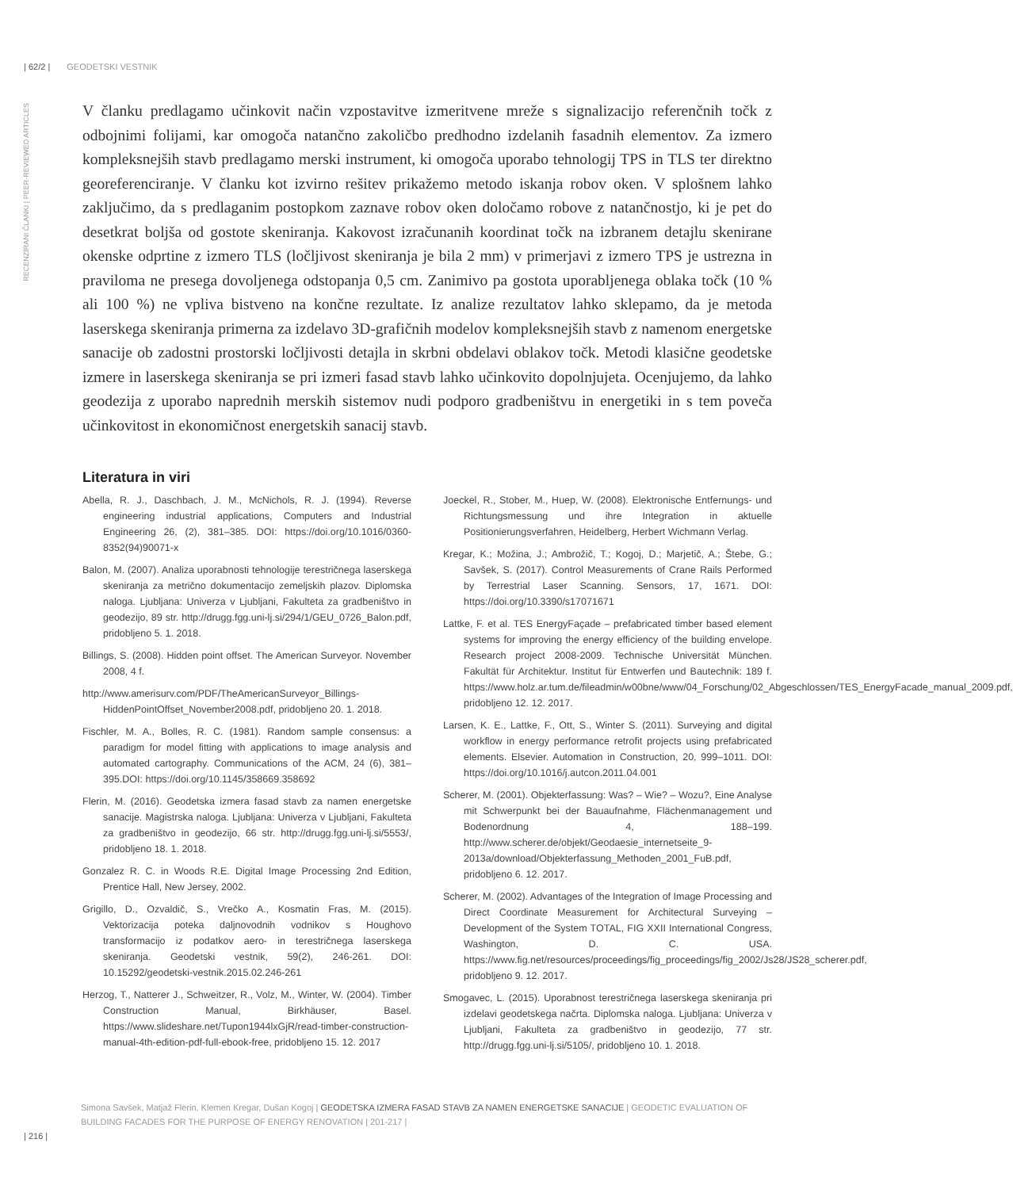| 62/2 | GEODETSKI VESTNIK
RECENZIRANI ČLANKI | PEER-REVIEWED ARTICLES
V članku predlagamo učinkovit način vzpostavitve izmeritvene mreže s signalizacijo referenčnih točk z odbojnimi folijami, kar omogoča natančno zakoličbo predhodno izdelanih fasadnih elementov. Za izmero kompleksnejših stavb predlagamo merski instrument, ki omogoča uporabo tehnologij TPS in TLS ter direktno georeferenciranje. V članku kot izvirno rešitev prikažemo metodo iskanja robov oken. V splošnem lahko zaključimo, da s predlaganim postopkom zaznave robov oken določamo robove z natančnostjo, ki je pet do desetkrat boljša od gostote skeniranja. Kakovost izračunanih koordinat točk na izbranem detajlu skenirane okenske odprtine z izmero TLS (ločljivost skeniranja je bila 2 mm) v primerjavi z izmero TPS je ustrezna in praviloma ne presega dovoljenega odstopanja 0,5 cm. Zanimivo pa gostota uporabljenega oblaka točk (10 % ali 100 %) ne vpliva bistveno na končne rezultate. Iz analize rezultatov lahko sklepamo, da je metoda laserskega skeniranja primerna za izdelavo 3D-grafičnih modelov kompleksnejših stavb z namenom energetske sanacije ob zadostni prostorski ločljivosti detajla in skrbni obdelavi oblakov točk. Metodi klasične geodetske izmere in laserskega skeniranja se pri izmeri fasad stavb lahko učinkovito dopolnjujeta. Ocenjujemo, da lahko geodezija z uporabo naprednih merskih sistemov nudi podporo gradbeništvu in energetiki in s tem poveča učinkovitost in ekonomičnost energetskih sanacij stavb.
Literatura in viri
Abella, R. J., Daschbach, J. M., McNichols, R. J. (1994). Reverse engineering industrial applications, Computers and Industrial Engineering 26, (2), 381–385. DOI: https://doi.org/10.1016/0360-8352(94)90071-x
Balon, M. (2007). Analiza uporabnosti tehnologije terestričnega laserskega skeniranja za metrično dokumentacijo zemeljskih plazov. Diplomska naloga. Ljubljana: Univerza v Ljubljani, Fakulteta za gradbeništvo in geodezijo, 89 str. http://drugg.fgg.uni-lj.si/294/1/GEU_0726_Balon.pdf, pridobljeno 5. 1. 2018.
Billings, S. (2008). Hidden point offset. The American Surveyor. November 2008, 4 f.
http://www.amerisurv.com/PDF/TheAmericanSurveyor_Billings-HiddenPointOffset_November2008.pdf, pridobljeno 20. 1. 2018.
Fischler, M. A., Bolles, R. C. (1981). Random sample consensus: a paradigm for model fitting with applications to image analysis and automated cartography. Communications of the ACM, 24 (6), 381–395.DOI: https://doi.org/10.1145/358669.358692
Flerin, M. (2016). Geodetska izmera fasad stavb za namen energetske sanacije. Magistrska naloga. Ljubljana: Univerza v Ljubljani, Fakulteta za gradbeništvo in geodezijo, 66 str. http://drugg.fgg.uni-lj.si/5553/, pridobljeno 18. 1. 2018.
Gonzalez R. C. in Woods R.E. Digital Image Processing 2nd Edition, Prentice Hall, New Jersey, 2002.
Grigillo, D., Ozvaldič, S., Vrečko A., Kosmatin Fras, M. (2015). Vektorizacija poteka daljnovodnih vodnikov s Houghovo transformacijo iz podatkov aero- in terestričnega laserskega skeniranja. Geodetski vestnik, 59(2), 246-261. DOI: 10.15292/geodetski-vestnik.2015.02.246-261
Herzog, T., Natterer J., Schweitzer, R., Volz, M., Winter, W. (2004). Timber Construction Manual, Birkhäuser, Basel. https://www.slideshare.net/Tupon1944lxGjR/read-timber-construction-manual-4th-edition-pdf-full-ebook-free, pridobljeno 15. 12. 2017
Joeckel, R., Stober, M., Huep, W. (2008). Elektronische Entfernungs- und Richtungsmessung und ihre Integration in aktuelle Positionierungsverfahren, Heidelberg, Herbert Wichmann Verlag.
Kregar, K.; Možina, J.; Ambrožič, T.; Kogoj, D.; Marjetič, A.; Štebe, G.; Savšek, S. (2017). Control Measurements of Crane Rails Performed by Terrestrial Laser Scanning. Sensors, 17, 1671. DOI: https://doi.org/10.3390/s17071671
Lattke, F. et al. TES EnergyFaçade – prefabricated timber based element systems for improving the energy efficiency of the building envelope. Research project 2008-2009. Technische Universität München. Fakultät für Architektur. Institut für Entwerfen und Bautechnik: 189 f. https://www.holz.ar.tum.de/fileadmin/w00bne/www/04_Forschung/02_Abgeschlossen/TES_EnergyFacade_manual_2009.pdf, pridobljeno 12. 12. 2017.
Larsen, K. E., Lattke, F., Ott, S., Winter S. (2011). Surveying and digital workflow in energy performance retrofit projects using prefabricated elements. Elsevier. Automation in Construction, 20, 999–1011. DOI: https://doi.org/10.1016/j.autcon.2011.04.001
Scherer, M. (2001). Objekterfassung: Was? – Wie? – Wozu?, Eine Analyse mit Schwerpunkt bei der Bauaufnahme, Flächenmanagement und Bodenordnung 4, 188–199. http://www.scherer.de/objekt/Geodaesie_internetseite_9-2013a/download/Objekterfassung_Methoden_2001_FuB.pdf, pridobljeno 6. 12. 2017.
Scherer, M. (2002). Advantages of the Integration of Image Processing and Direct Coordinate Measurement for Architectural Surveying – Development of the System TOTAL, FIG XXII International Congress, Washington, D. C. USA. https://www.fig.net/resources/proceedings/fig_proceedings/fig_2002/Js28/JS28_scherer.pdf, pridobljeno 9. 12. 2017.
Smogavec, L. (2015). Uporabnost terestričnega laserskega skeniranja pri izdelavi geodetskega načrta. Diplomska naloga. Ljubljana: Univerza v Ljubljani, Fakulteta za gradbeništvo in geodezijo, 77 str. http://drugg.fgg.uni-lj.si/5105/, pridobljeno 10. 1. 2018.
Simona Savšek, Matjaž Flerin, Klemen Kregar, Dušan Kogoj | GEODETSKA IZMERA FASAD STAVB ZA NAMEN ENERGETSKE SANACIJE | GEODETIC EVALUATION OF BUILDING FACADES FOR THE PURPOSE OF ENERGY RENOVATION | 201-217 |
| 216 |